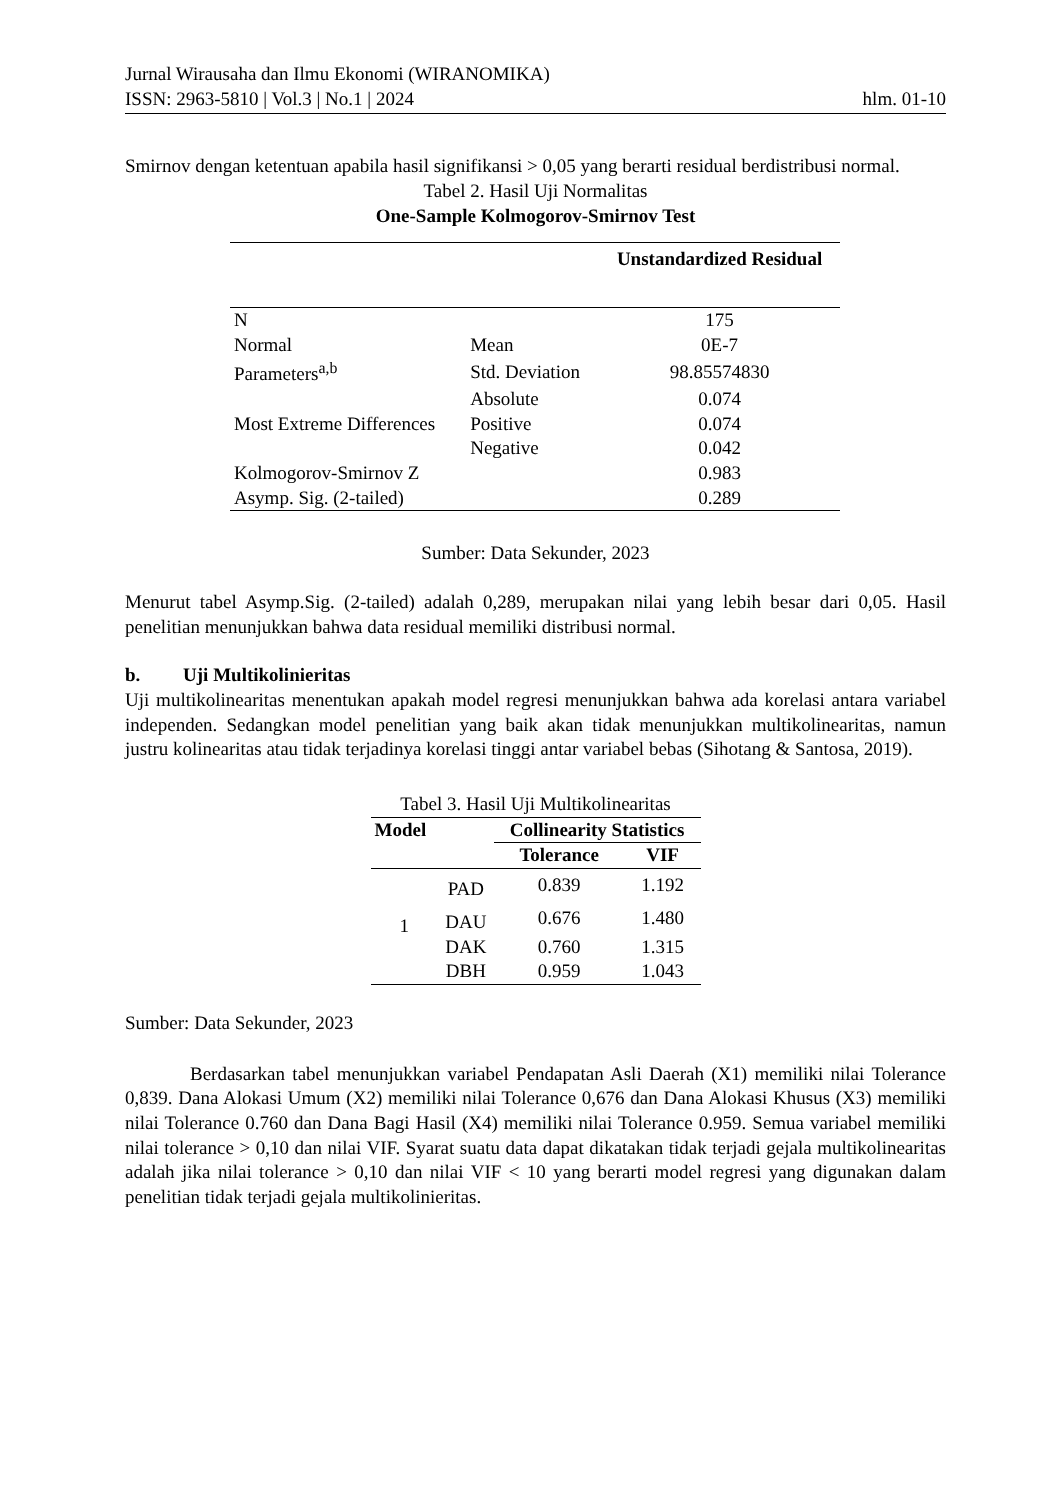Jurnal Wirausaha dan Ilmu Ekonomi (WIRANOMIKA)
ISSN: 2963-5810 | Vol.3 | No.1 | 2024 hlm. 01-10
Smirnov dengan ketentuan apabila hasil signifikansi > 0,05 yang berarti residual berdistribusi normal.
Tabel 2. Hasil Uji Normalitas
One-Sample Kolmogorov-Smirnov Test
| | | Unstandardized Residual |
| --- | --- | --- |
| N | | 175 |
| Normal | Mean | 0E-7 |
| Parameters<sup>a,b</sup> | Std. Deviation | 98.85574830 |
| Most Extreme Differences | Absolute | 0.074 |
| | Positive | 0.074 |
| | Negative | 0.042 |
| Kolmogorov-Smirnov Z | | 0.983 |
| Asymp. Sig. (2-tailed) | | 0.289 |
Sumber: Data Sekunder, 2023
Menurut tabel Asymp.Sig. (2-tailed) adalah 0,289, merupakan nilai yang lebih besar dari 0,05. Hasil penelitian menunjukkan bahwa data residual memiliki distribusi normal.
b. Uji Multikolinieritas
Uji multikolinearitas menentukan apakah model regresi menunjukkan bahwa ada korelasi antara variabel independen. Sedangkan model penelitian yang baik akan tidak menunjukkan multikolinearitas, namun justru kolinearitas atau tidak terjadinya korelasi tinggi antar variabel bebas (Sihotang & Santosa, 2019).
| Tabel 3. Hasil Uji Multikolinearitas | | | |
| Model | | Collinearity Statistics | |
| | | Tolerance | VIF |
| 1 | PAD | 0.839 | 1.192 |
| | DAU | 0.676 | 1.480 |
| | DAK | 0.760 | 1.315 |
| | DBH | 0.959 | 1.043 |
Sumber: Data Sekunder, 2023
Berdasarkan tabel menunjukkan variabel Pendapatan Asli Daerah (X1) memiliki nilai Tolerance 0,839. Dana Alokasi Umum (X2) memiliki nilai Tolerance 0,676 dan Dana Alokasi Khusus (X3) memiliki nilai Tolerance 0.760 dan Dana Bagi Hasil (X4) memiliki nilai Tolerance 0.959. Semua variabel memiliki nilai tolerance > 0,10 dan nilai VIF. Syarat suatu data dapat dikatakan tidak terjadi gejala multikolinearitas adalah jika nilai tolerance > 0,10 dan nilai VIF < 10 yang berarti model regresi yang digunakan dalam penelitian tidak terjadi gejala multikolinieritas.